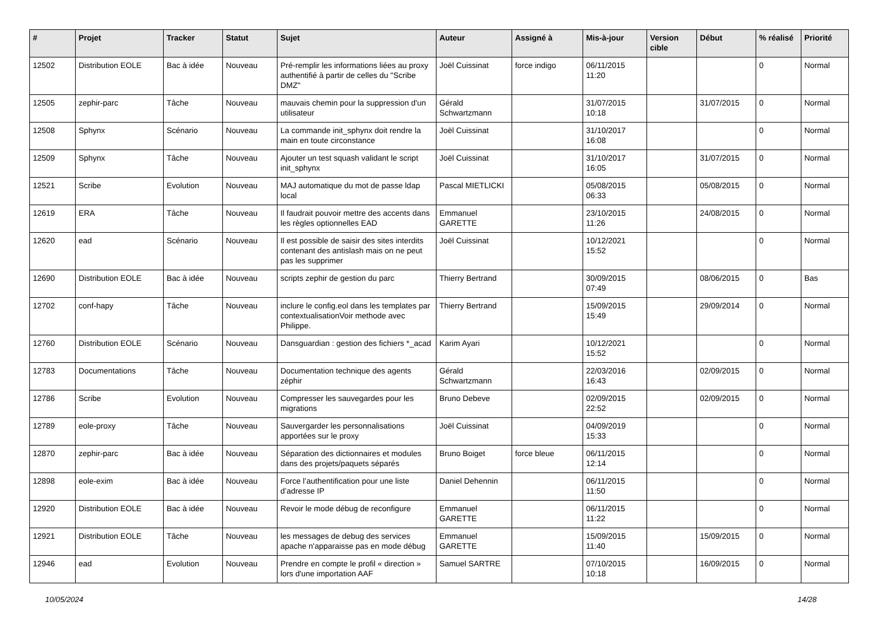| # | Projet | Tracker | Statut | Sujet | Auteur | Assigné à | Mis-à-jour | Version cible | Début | % réalisé | Priorité |
| --- | --- | --- | --- | --- | --- | --- | --- | --- | --- | --- | --- |
| 12502 | Distribution EOLE | Bac à idée | Nouveau | Pré-remplir les informations liées au proxy authentifié à partir de celles du "Scribe DMZ" | Joël Cuissinat | force indigo | 06/11/2015 11:20 | | | 0 | Normal |
| 12505 | zephir-parc | Tâche | Nouveau | mauvais chemin pour la suppression d'un utilisateur | Gérald Schwartzmann | | 31/07/2015 10:18 | | 31/07/2015 | 0 | Normal |
| 12508 | Sphynx | Scénario | Nouveau | La commande init_sphynx doit rendre la main en toute circonstance | Joël Cuissinat | | 31/10/2017 16:08 | | | 0 | Normal |
| 12509 | Sphynx | Tâche | Nouveau | Ajouter un test squash validant le script init_sphynx | Joël Cuissinat | | 31/10/2017 16:05 | | 31/07/2015 | 0 | Normal |
| 12521 | Scribe | Evolution | Nouveau | MAJ automatique du mot de passe ldap local | Pascal MIETLICKI | | 05/08/2015 06:33 | | 05/08/2015 | 0 | Normal |
| 12619 | ERA | Tâche | Nouveau | Il faudrait pouvoir mettre des accents dans les règles optionnelles EAD | Emmanuel GARETTE | | 23/10/2015 11:26 | | 24/08/2015 | 0 | Normal |
| 12620 | ead | Scénario | Nouveau | Il est possible de saisir des sites interdits contenant des antislash mais on ne peut pas les supprimer | Joël Cuissinat | | 10/12/2021 15:52 | | | 0 | Normal |
| 12690 | Distribution EOLE | Bac à idée | Nouveau | scripts zephir de gestion du parc | Thierry Bertrand | | 30/09/2015 07:49 | | 08/06/2015 | 0 | Bas |
| 12702 | conf-hapy | Tâche | Nouveau | inclure le config.eol dans les templates par contextualisationVoir methode avec Philippe. | Thierry Bertrand | | 15/09/2015 15:49 | | 29/09/2014 | 0 | Normal |
| 12760 | Distribution EOLE | Scénario | Nouveau | Dansguardian : gestion des fichiers *_acad | Karim Ayari | | 10/12/2021 15:52 | | | 0 | Normal |
| 12783 | Documentations | Tâche | Nouveau | Documentation technique des agents zéphir | Gérald Schwartzmann | | 22/03/2016 16:43 | | 02/09/2015 | 0 | Normal |
| 12786 | Scribe | Evolution | Nouveau | Compresser les sauvegardes pour les migrations | Bruno Debeve | | 02/09/2015 22:52 | | 02/09/2015 | 0 | Normal |
| 12789 | eole-proxy | Tâche | Nouveau | Sauvergarder les personnalisations apportées sur le proxy | Joël Cuissinat | | 04/09/2019 15:33 | | | 0 | Normal |
| 12870 | zephir-parc | Bac à idée | Nouveau | Séparation des dictionnaires et modules dans des projets/paquets séparés | Bruno Boiget | force bleue | 06/11/2015 12:14 | | | 0 | Normal |
| 12898 | eole-exim | Bac à idée | Nouveau | Force l’authentification pour une liste d’adresse IP | Daniel Dehennin | | 06/11/2015 11:50 | | | 0 | Normal |
| 12920 | Distribution EOLE | Bac à idée | Nouveau | Revoir le mode débug de reconfigure | Emmanuel GARETTE | | 06/11/2015 11:22 | | | 0 | Normal |
| 12921 | Distribution EOLE | Tâche | Nouveau | les messages de debug des services apache n'apparaisse pas en mode débug | Emmanuel GARETTE | | 15/09/2015 11:40 | | 15/09/2015 | 0 | Normal |
| 12946 | ead | Evolution | Nouveau | Prendre en compte le profil « direction » lors d'une importation AAF | Samuel SARTRE | | 07/10/2015 10:18 | | 16/09/2015 | 0 | Normal |
10/05/2024 14/28